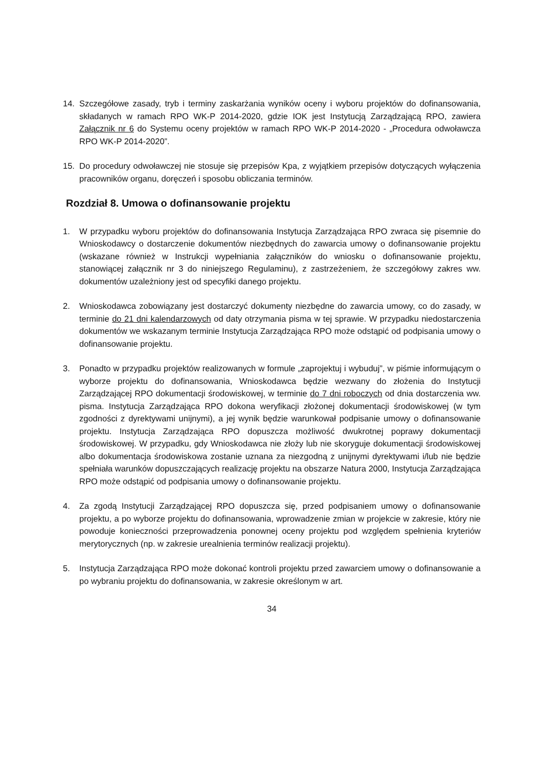14. Szczegółowe zasady, tryb i terminy zaskarżania wyników oceny i wyboru projektów do dofinansowania, składanych w ramach RPO WK-P 2014-2020, gdzie IOK jest Instytucją Zarządzającą RPO, zawiera Załącznik nr 6 do Systemu oceny projektów w ramach RPO WK-P 2014-2020 - „Procedura odwoławcza RPO WK-P 2014-2020”.
15. Do procedury odwoławczej nie stosuje się przepisów Kpa, z wyjątkiem przepisów dotyczących wyłączenia pracowników organu, doręczeń i sposobu obliczania terminów.
Rozdział 8. Umowa o dofinansowanie projektu
1. W przypadku wyboru projektów do dofinansowania Instytucja Zarządzająca RPO zwraca się pisemnie do Wnioskodawcy o dostarczenie dokumentów niezbędnych do zawarcia umowy o dofinansowanie projektu (wskazane również w Instrukcji wypełniania załączników do wniosku o dofinansowanie projektu, stanowiącej załącznik nr 3 do niniejszego Regulaminu), z zastrzeżeniem, że szczegółowy zakres ww. dokumentów uzależniony jest od specyfiki danego projektu.
2. Wnioskodawca zobowiązany jest dostarczyć dokumenty niezbędne do zawarcia umowy, co do zasady, w terminie do 21 dni kalendarzowych od daty otrzymania pisma w tej sprawie. W przypadku niedostarczenia dokumentów we wskazanym terminie Instytucja Zarządzająca RPO może odstąpić od podpisania umowy o dofinansowanie projektu.
3. Ponadto w przypadku projektów realizowanych w formule „zaprojektuj i wybuduj”, w piśmie informującym o wyborze projektu do dofinansowania, Wnioskodawca będzie wezwany do złożenia do Instytucji Zarządzającej RPO dokumentacji środowiskowej, w terminie do 7 dni roboczych od dnia dostarczenia ww. pisma. Instytucja Zarządzająca RPO dokona weryfikacji złożonej dokumentacji środowiskowej (w tym zgodności z dyrektywami unijnymi), a jej wynik będzie warunkował podpisanie umowy o dofinansowanie projektu. Instytucja Zarządzająca RPO dopuszcza możliwość dwukrotnej poprawy dokumentacji środowiskowej. W przypadku, gdy Wnioskodawca nie złoży lub nie skoryguje dokumentacji środowiskowej albo dokumentacja środowiskowa zostanie uznana za niezgodną z unijnymi dyrektywami i/lub nie będzie spełniała warunków dopuszczających realizację projektu na obszarze Natura 2000, Instytucja Zarządzająca RPO może odstąpić od podpisania umowy o dofinansowanie projektu.
4. Za zgodą Instytucji Zarządzającej RPO dopuszcza się, przed podpisaniem umowy o dofinansowanie projektu, a po wyborze projektu do dofinansowania, wprowadzenie zmian w projekcie w zakresie, który nie powoduje konieczności przeprowadzenia ponownej oceny projektu pod względem spełnienia kryteriów merytorycznych (np. w zakresie urealnienia terminów realizacji projektu).
5. Instytucja Zarządzająca RPO może dokonać kontroli projektu przed zawarciem umowy o dofinansowanie a po wybraniu projektu do dofinansowania, w zakresie określonym w art.
34